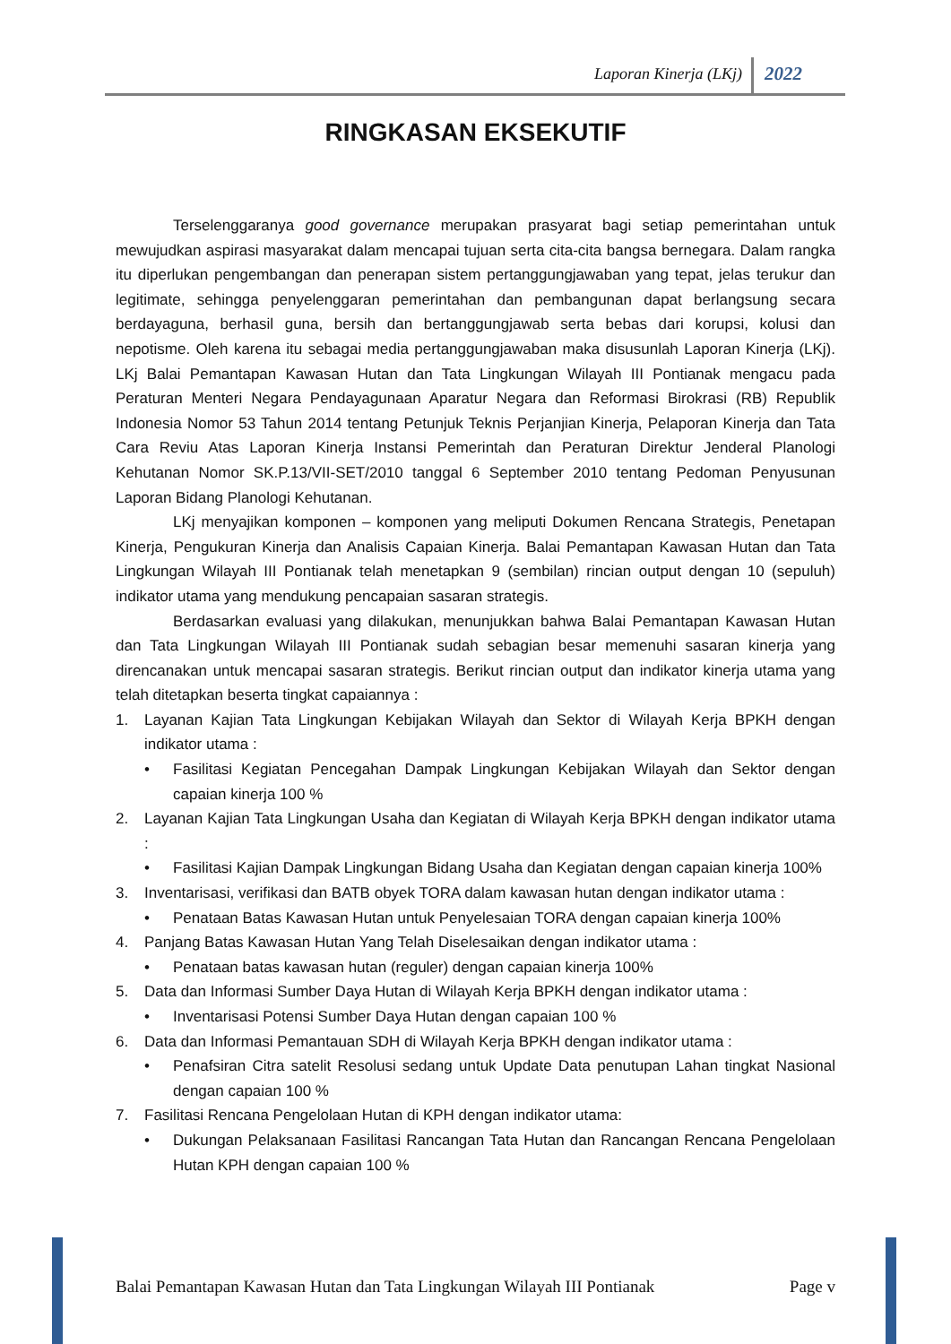Laporan Kinerja (LKj) 2022
RINGKASAN EKSEKUTIF
Terselenggaranya good governance merupakan prasyarat bagi setiap pemerintahan untuk mewujudkan aspirasi masyarakat dalam mencapai tujuan serta cita-cita bangsa bernegara. Dalam rangka itu diperlukan pengembangan dan penerapan sistem pertanggungjawaban yang tepat, jelas terukur dan legitimate, sehingga penyelenggaran pemerintahan dan pembangunan dapat berlangsung secara berdayaguna, berhasil guna, bersih dan bertanggungjawab serta bebas dari korupsi, kolusi dan nepotisme. Oleh karena itu sebagai media pertanggungjawaban maka disusunlah Laporan Kinerja (LKj). LKj Balai Pemantapan Kawasan Hutan dan Tata Lingkungan Wilayah III Pontianak mengacu pada Peraturan Menteri Negara Pendayagunaan Aparatur Negara dan Reformasi Birokrasi (RB) Republik Indonesia Nomor 53 Tahun 2014 tentang Petunjuk Teknis Perjanjian Kinerja, Pelaporan Kinerja dan Tata Cara Reviu Atas Laporan Kinerja Instansi Pemerintah dan Peraturan Direktur Jenderal Planologi Kehutanan Nomor SK.P.13/VII-SET/2010 tanggal 6 September 2010 tentang Pedoman Penyusunan Laporan Bidang Planologi Kehutanan.
LKj menyajikan komponen – komponen yang meliputi Dokumen Rencana Strategis, Penetapan Kinerja, Pengukuran Kinerja dan Analisis Capaian Kinerja. Balai Pemantapan Kawasan Hutan dan Tata Lingkungan Wilayah III Pontianak telah menetapkan 9 (sembilan) rincian output dengan 10 (sepuluh) indikator utama yang mendukung pencapaian sasaran strategis.
Berdasarkan evaluasi yang dilakukan, menunjukkan bahwa Balai Pemantapan Kawasan Hutan dan Tata Lingkungan Wilayah III Pontianak sudah sebagian besar memenuhi sasaran kinerja yang direncanakan untuk mencapai sasaran strategis. Berikut rincian output dan indikator kinerja utama yang telah ditetapkan beserta tingkat capaiannya :
1. Layanan Kajian Tata Lingkungan Kebijakan Wilayah dan Sektor di Wilayah Kerja BPKH dengan indikator utama :
• Fasilitasi Kegiatan Pencegahan Dampak Lingkungan Kebijakan Wilayah dan Sektor dengan capaian kinerja 100 %
2. Layanan Kajian Tata Lingkungan Usaha dan Kegiatan di Wilayah Kerja BPKH dengan indikator utama :
• Fasilitasi Kajian Dampak Lingkungan Bidang Usaha dan Kegiatan dengan capaian kinerja 100%
3. Inventarisasi, verifikasi dan BATB obyek TORA dalam kawasan hutan dengan indikator utama :
• Penataan Batas Kawasan Hutan untuk Penyelesaian TORA dengan capaian kinerja 100%
4. Panjang Batas Kawasan Hutan Yang Telah Diselesaikan dengan indikator utama :
• Penataan batas kawasan hutan (reguler) dengan capaian kinerja 100%
5. Data dan Informasi Sumber Daya Hutan di Wilayah Kerja BPKH dengan indikator utama :
• Inventarisasi Potensi Sumber Daya Hutan dengan capaian 100 %
6. Data dan Informasi Pemantauan SDH di Wilayah Kerja BPKH dengan indikator utama :
• Penafsiran Citra satelit Resolusi sedang untuk Update Data penutupan Lahan tingkat Nasional dengan capaian 100 %
7. Fasilitasi Rencana Pengelolaan Hutan di KPH dengan indikator utama:
• Dukungan Pelaksanaan Fasilitasi Rancangan Tata Hutan dan Rancangan Rencana Pengelolaan Hutan KPH dengan capaian 100 %
Balai Pemantapan Kawasan Hutan dan Tata Lingkungan Wilayah III Pontianak Page v